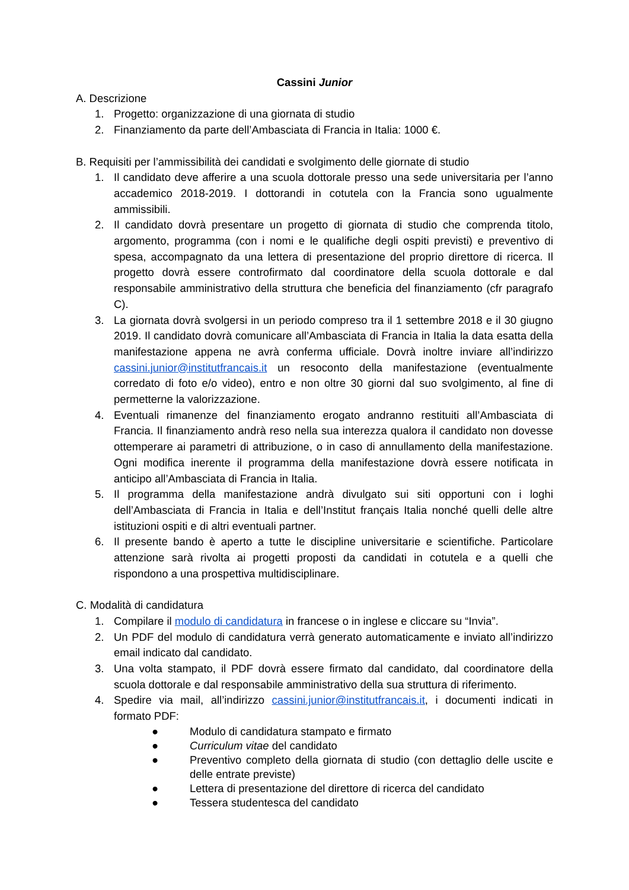Cassini Junior
A. Descrizione
1. Progetto: organizzazione di una giornata di studio
2. Finanziamento da parte dell’Ambasciata di Francia in Italia: 1000 €.
B. Requisiti per l’ammissibilità dei candidati e svolgimento delle giornate di studio
1. Il candidato deve afferire a una scuola dottorale presso una sede universitaria per l’anno accademico 2018-2019. I dottorandi in cotutela con la Francia sono ugualmente ammissibili.
2. Il candidato dovrà presentare un progetto di giornata di studio che comprenda titolo, argomento, programma (con i nomi e le qualifiche degli ospiti previsti) e preventivo di spesa, accompagnato da una lettera di presentazione del proprio direttore di ricerca. Il progetto dovrà essere controfirmato dal coordinatore della scuola dottorale e dal responsabile amministrativo della struttura che beneficia del finanziamento (cfr paragrafo C).
3. La giornata dovrà svolgersi in un periodo compreso tra il 1 settembre 2018 e il 30 giugno 2019. Il candidato dovrà comunicare all’Ambasciata di Francia in Italia la data esatta della manifestazione appena ne avrà conferma ufficiale. Dovrà inoltre inviare all’indirizzo cassini.junior@institutfrancais.it un resoconto della manifestazione (eventualmente corredato di foto e/o video), entro e non oltre 30 giorni dal suo svolgimento, al fine di permetterne la valorizzazione.
4. Eventuali rimanenze del finanziamento erogato andranno restituiti all’Ambasciata di Francia. Il finanziamento andrà reso nella sua interezza qualora il candidato non dovesse ottemperare ai parametri di attribuzione, o in caso di annullamento della manifestazione. Ogni modifica inerente il programma della manifestazione dovrà essere notificata in anticipo all’Ambasciata di Francia in Italia.
5. Il programma della manifestazione andrà divulgato sui siti opportuni con i loghi dell’Ambasciata di Francia in Italia e dell’Institut français Italia nonché quelli delle altre istituzioni ospiti e di altri eventuali partner.
6. Il presente bando è aperto a tutte le discipline universitarie e scientifiche. Particolare attenzione sarà rivolta ai progetti proposti da candidati in cotutela e a quelli che rispondono a una prospettiva multidisciplinare.
C. Modalità di candidatura
1. Compilare il modulo di candidatura in francese o in inglese e cliccare su “Invia”.
2. Un PDF del modulo di candidatura verrà generato automaticamente e inviato all’indirizzo email indicato dal candidato.
3. Una volta stampato, il PDF dovrà essere firmato dal candidato, dal coordinatore della scuola dottorale e dal responsabile amministrativo della sua struttura di riferimento.
4. Spedire via mail, all’indirizzo cassini.junior@institutfrancais.it, i documenti indicati in formato PDF:
● Modulo di candidatura stampato e firmato
● Curriculum vitae del candidato
● Preventivo completo della giornata di studio (con dettaglio delle uscite e delle entrate previste)
● Lettera di presentazione del direttore di ricerca del candidato
● Tessera studentesca del candidato